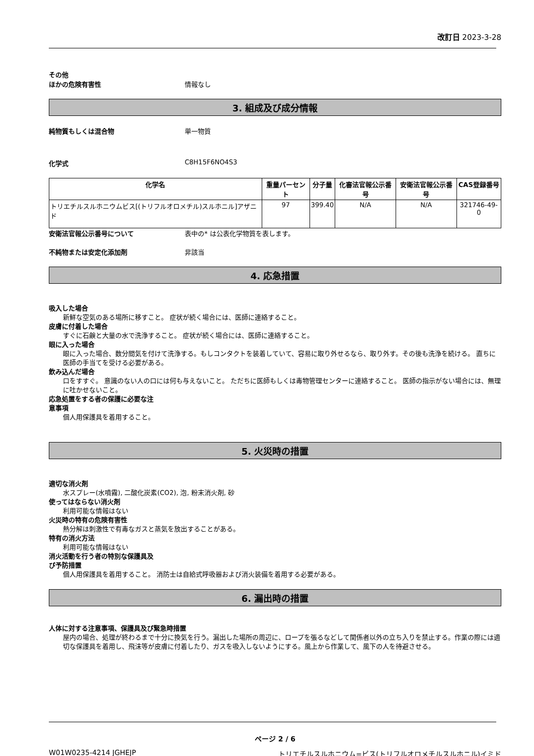改訂日 2023-3-28
その他
ほかの危険有害性 情報なし
3. 組成及び成分情報
純物質もしくは混合物 単一物質
化学式 C8H15F6NO4S3
| 化学名 | 重量パーセント | 分子量 | 化審法官報公示番号 | 安衛法官報公示番号 | CAS登録番号 |
| --- | --- | --- | --- | --- | --- |
| トリエチルスルホニウムビス[(トリフルオロメチル)スルホニル]アザニド | 97 | 399.40 | N/A | N/A | 321746-49-0 |
安衛法官報公示番号について 表中の* は公表化学物質を表します。
不純物または安定化添加剤 非該当
4. 応急措置
吸入した場合
新鮮な空気のある場所に移すこと。 症状が続く場合には、医師に連絡すること。
皮膚に付着した場合
すぐに石鹸と大量の水で洗浄すること。 症状が続く場合には、医師に連絡すること。
眼に入った場合
眼に入った場合、数分間気を付けて洗浄する。もしコンタクトを装着していて、容易に取り外せるなら、取り外す。その後も洗浄を続ける。 直ちに医師の手当てを受ける必要がある。
飲み込んだ場合
口をすすぐ。 意識のない人の口には何も与えないこと。 ただちに医師もしくは毒物管理センターに連絡すること。 医師の指示がない場合には、無理に吐かせないこと。
応急処置をする者の保護に必要な注
意事項
個人用保護具を着用すること。
5. 火災時の措置
適切な消火剤
水スプレー(水噴霧), 二酸化炭素(CO2), 泡, 粉末消火剤, 砂
使ってはならない消火剤
利用可能な情報はない
火災時の特有の危険有害性
熱分解は刺激性で有毒なガスと蒸気を放出することがある。
特有の消火方法
利用可能な情報はない
消火活動を行う者の特別な保護具及
び予防措置
個人用保護具を着用すること。 消防士は自給式呼吸器および消火装備を着用する必要がある。
6. 漏出時の措置
人体に対する注意事項、保護具及び緊急時措置
屋内の場合、処理が終わるまで十分に換気を行う。漏出した場所の周辺に、ロープを張るなどして関係者以外の立ち入りを禁止する。作業の際には適切な保護具を着用し、飛沫等が皮膚に付着したり、ガスを吸入しないようにする。風上から作業して、風下の人を待避させる。
ページ 2 / 6
W01W0235-4214 JGHEJP トリエチルスルホニウム=ビス(トリフルオロメチルスルホニル)イミド